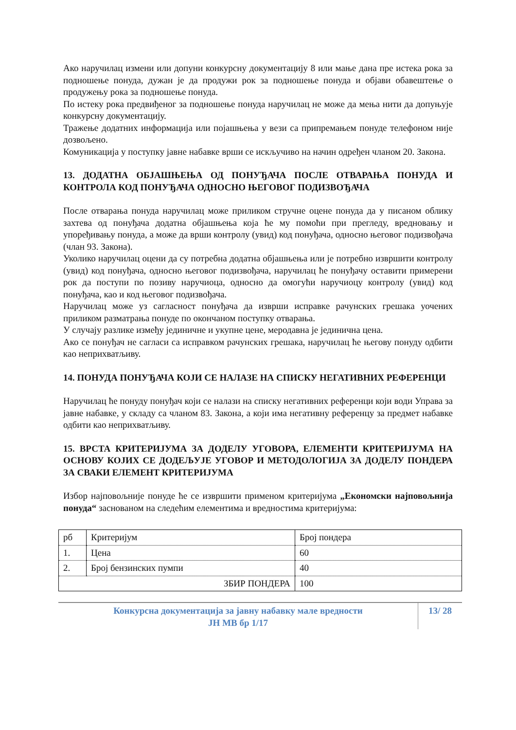Ако наручилац измени или допуни конкурсну документацију 8 или мање дана пре истека рока за подношење понуда, дужан је да продужи рок за подношење понуда и објави обавештење о продужењу рока за подношење понуда.
По истеку рока предвиђеног за подношење понуда наручилац не може да мења нити да допуњује конкурсну документацију.
Тражење додатних информација или појашњења у вези са припремањем понуде телефоном није дозвољено.
Комуникација у поступку јавне набавке врши се искључиво на начин одређен чланом 20. Закона.
13. ДОДАТНА ОБЈАШЊЕЊА ОД ПОНУЂАЧА ПОСЛЕ ОТВАРАЊА ПОНУДА И КОНТРОЛА КОД ПОНУЂАЧА ОДНОСНО ЊЕГОВОГ ПОДИЗВОЂАЧА
После отварања понуда наручилац може приликом стручне оцене понуда да у писаном облику захтева од понуђача додатна објашњења која ће му помоћи при прегледу, вредновању и упоређивању понуда, а може да врши контролу (увид) код понуђача, односно његовог подизвођача (члан 93. Закона).
Уколико наручилац оцени да су потребна додатна објашњења или је потребно извршити контролу (увид) код понуђача, односно његовог подизвођача, наручилац ће понуђачу оставити примерени рок да поступи по позиву наручиоца, односно да омогући наручиоцу контролу (увид) код понуђача, као и код његовог подизвођача.
Наручилац може уз сагласност понуђача да изврши исправке рачунских грешака уочених приликом разматрања понуде по окончаном поступку отварања.
У случају разлике између јединичне и укупне цене, меродавна је јединична цена.
Ако се понуђач не сагласи са исправком рачунских грешака, наручилац ће његову понуду одбити као неприхватљиву.
14. ПОНУДА ПОНУЂАЧА КОЈИ СЕ НАЛАЗЕ НА СПИСКУ НЕГАТИВНИХ РЕФЕРЕНЦИ
Наручилац ће понуду понуђач који се налази на списку негативних референци који води Управа за јавне набавке, у складу са чланом 83. Закона, а који има негативну референцу за предмет набавке одбити као неприхватљиву.
15. ВРСТА КРИТЕРИЈУМА ЗА ДОДЕЛУ УГОВОРА, ЕЛЕМЕНТИ КРИТЕРИЈУМА НА ОСНОВУ КОЈИХ СЕ ДОДЕЉУЈЕ УГОВОР И МЕТОДОЛОГИЈА ЗА ДОДЕЛУ ПОНДЕРА ЗА СВАКИ ЕЛЕМЕНТ КРИТЕРИЈУМА
Избор најповољније понуде ће се извршити применом критеријума „Економски најповољнија понуда“ заснованом на следећим елементима и вредностима критеријума:
| рб | Критеријум | Број пондера |
| 1. | Цена | 60 |
| 2. | Број бензинских пумпи | 40 |
| ЗБИР ПОНДЕРА | | 100 |
Конкурсна документација за јавну набавку мале вредности
ЈН МВ бр 1/17
13/ 28